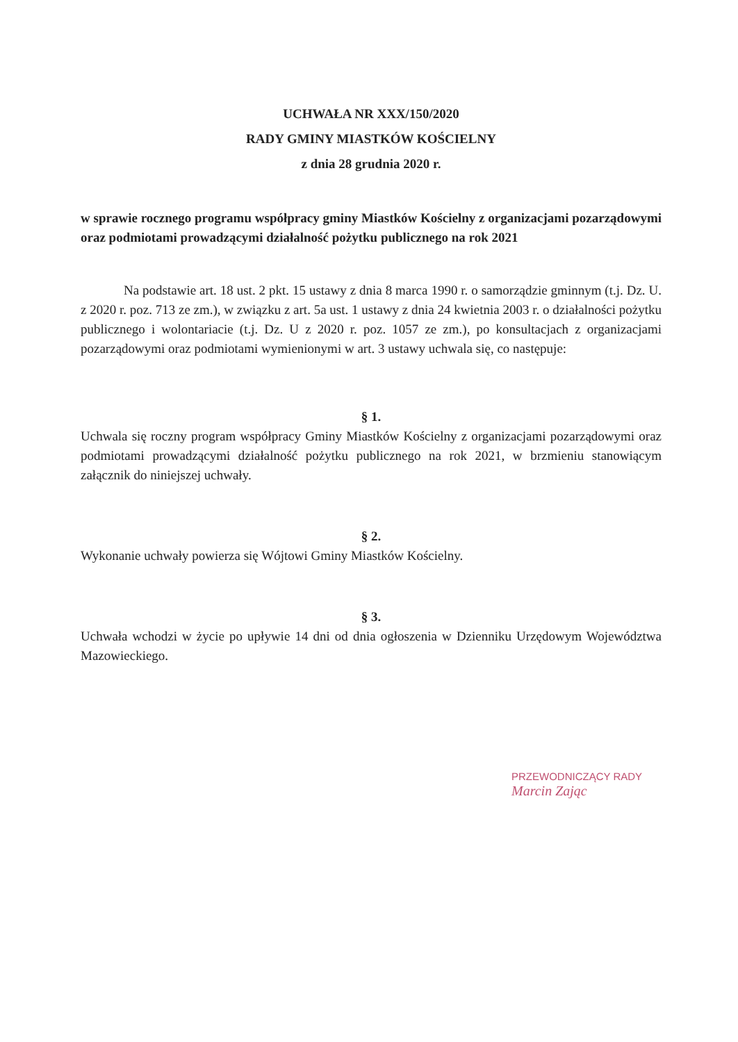UCHWAŁA NR XXX/150/2020
RADY GMINY MIASTKÓW KOŚCIELNY
z dnia 28 grudnia 2020 r.
w sprawie rocznego programu współpracy gminy Miastków Kościelny z organizacjami pozarządowymi oraz podmiotami prowadzącymi działalność pożytku publicznego na rok 2021
Na podstawie art. 18 ust. 2 pkt. 15 ustawy z dnia 8 marca 1990 r. o samorządzie gminnym (t.j. Dz. U. z 2020 r. poz. 713 ze zm.), w związku z art. 5a ust. 1 ustawy z dnia 24 kwietnia 2003 r. o działalności pożytku publicznego i wolontariacie (t.j. Dz. U z 2020 r. poz. 1057 ze zm.), po konsultacjach z organizacjami pozarządowymi oraz podmiotami wymienionymi w art. 3 ustawy uchwala się, co następuje:
§ 1.
Uchwala się roczny program współpracy Gminy Miastków Kościelny z organizacjami pozarządowymi oraz podmiotami prowadzącymi działalność pożytku publicznego na rok 2021, w brzmieniu stanowiącym załącznik do niniejszej uchwały.
§ 2.
Wykonanie uchwały powierza się Wójtowi Gminy Miastków Kościelny.
§ 3.
Uchwała wchodzi w życie po upływie 14 dni od dnia ogłoszenia w Dzienniku Urzędowym Województwa Mazowieckiego.
PRZEWODNICZĄCY RADY
Marcin Zając